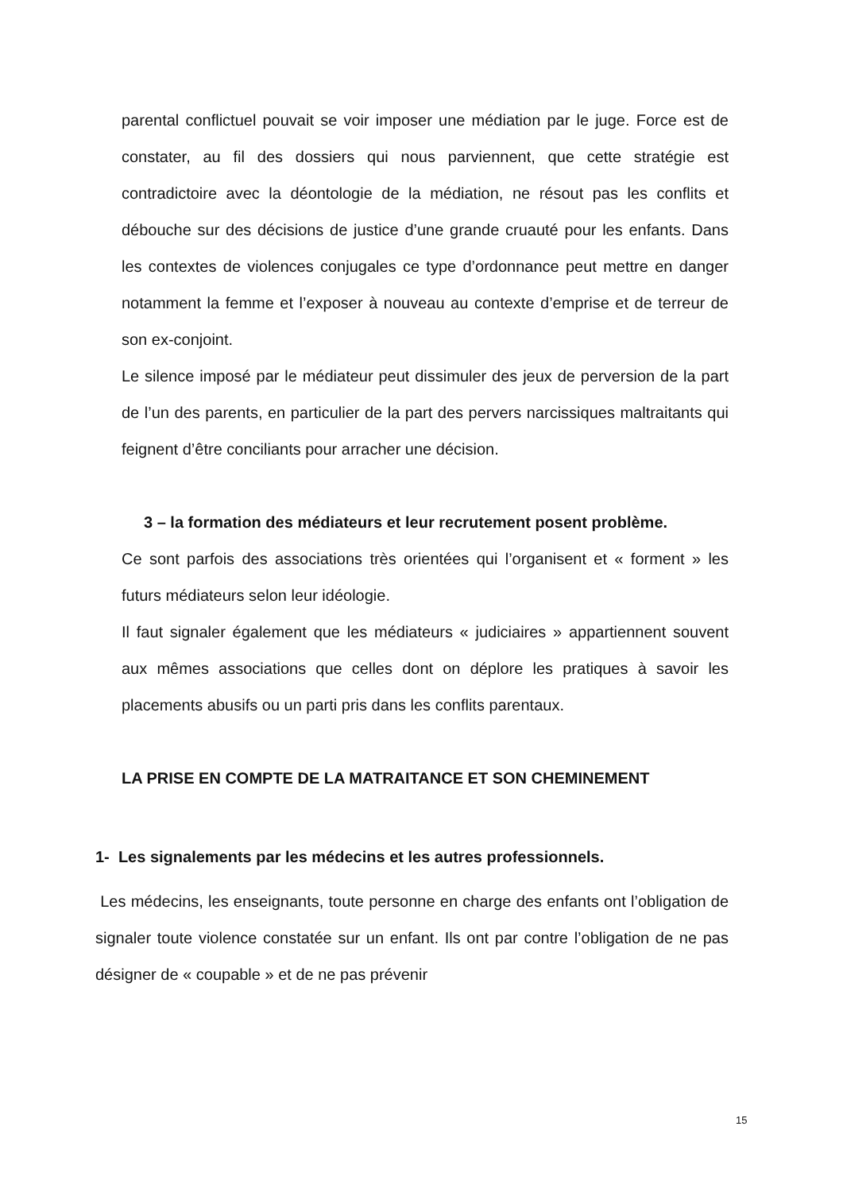parental conflictuel pouvait se voir imposer une médiation par le juge. Force est de constater, au fil des dossiers qui nous parviennent, que cette stratégie est contradictoire avec la déontologie de la médiation, ne résout pas les conflits et débouche sur des décisions de justice d’une grande cruauté pour les enfants. Dans les contextes de violences conjugales ce type d’ordonnance peut mettre en danger notamment la femme et l’exposer à nouveau au contexte d’emprise et de terreur de son ex-conjoint.
Le silence imposé par le médiateur peut dissimuler des jeux de perversion de la part de l’un des parents, en particulier de la part des pervers narcissiques maltraitants qui feignent d’être conciliants pour arracher une décision.
3 – la formation des médiateurs et leur recrutement posent problème.
Ce sont parfois des associations très orientées qui l’organisent et « forment » les futurs médiateurs selon leur idéologie.
Il faut signaler également que les médiateurs « judiciaires » appartiennent souvent aux mêmes associations que celles dont on déplore les pratiques à savoir les placements abusifs ou un parti pris dans les conflits parentaux.
LA PRISE EN COMPTE DE LA MATRAITANCE ET SON CHEMINEMENT
1- Les signalements par les médecins et les autres professionnels.
Les médecins, les enseignants, toute personne en charge des enfants ont l’obligation de signaler toute violence constatée sur un enfant. Ils ont par contre l’obligation de ne pas désigner de « coupable » et de ne pas prévenir
15